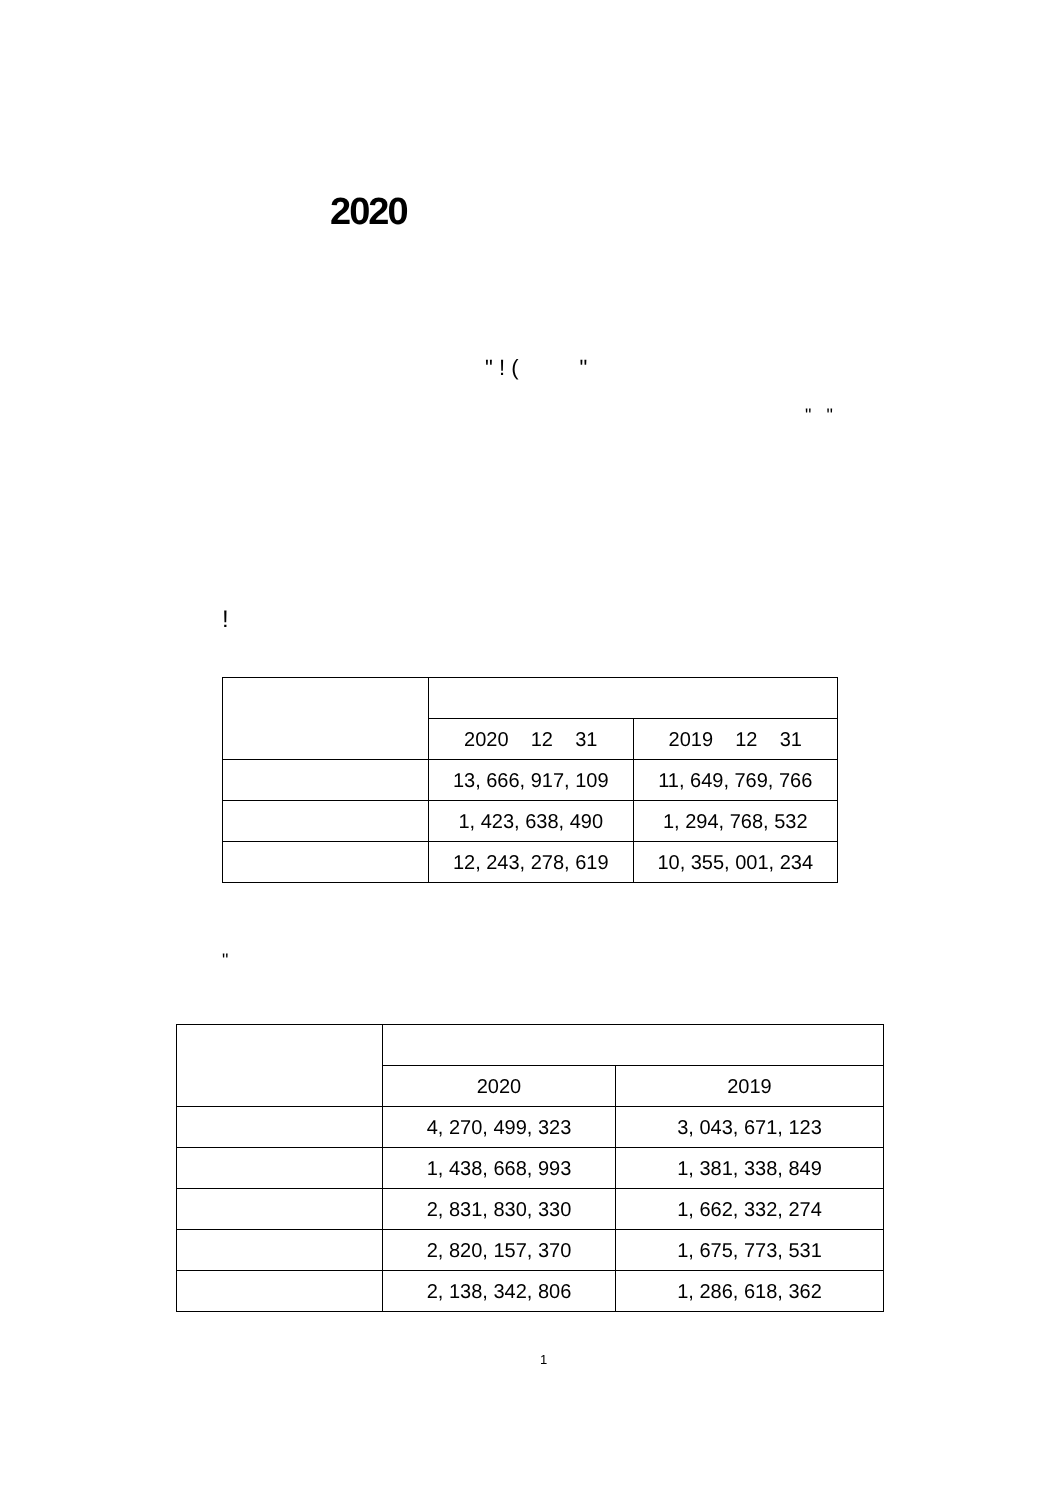2020
" ! ( "
" "
!
| | 2020 12 31 | 2019 12 31 |
| --- | --- | --- |
| | 13, 666, 917, 109 | 11, 649, 769, 766 |
| | 1, 423, 638, 490 | 1, 294, 768, 532 |
| | 12, 243, 278, 619 | 10, 355, 001, 234 |
"
| | 2020 | 2019 |
| --- | --- | --- |
| | 4, 270, 499, 323 | 3, 043, 671, 123 |
| | 1, 438, 668, 993 | 1, 381, 338, 849 |
| | 2, 831, 830, 330 | 1, 662, 332, 274 |
| | 2, 820, 157, 370 | 1, 675, 773, 531 |
| | 2, 138, 342, 806 | 1, 286, 618, 362 |
1